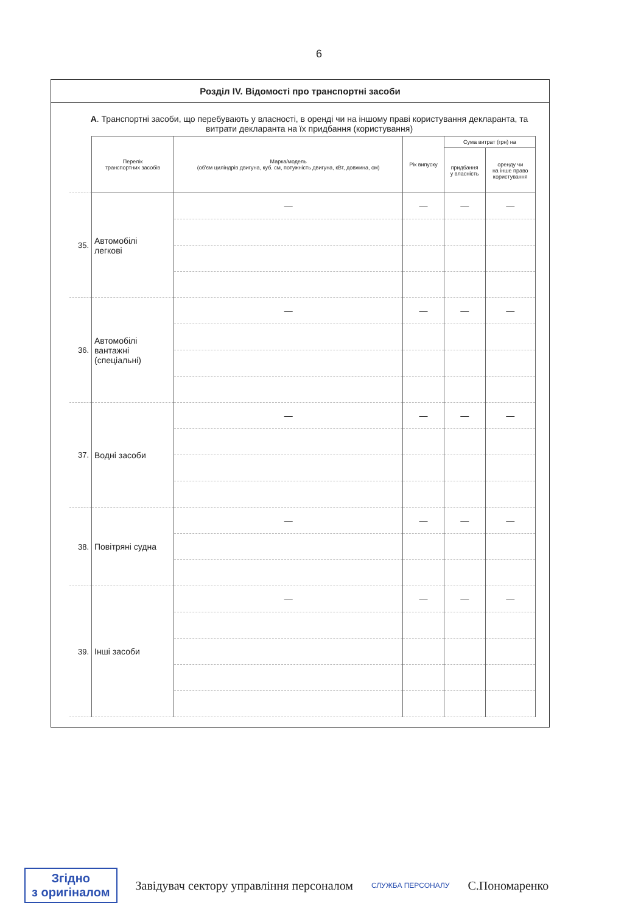6
Розділ IV. Відомості про транспортні засоби
А. Транспортні засоби, що перебувають у власності, в оренді чи на іншому праві користування декларанта, та витрати декларанта на їх придбання (користування)
| | Перелік транспортних засобів | Марка/модель (об'єм циліндрів двигуна, куб. см, потужність двигуна, кВт, довжина, см) | Рік випуску | Сума витрат (грн) на | |
| --- | --- | --- | --- | --- | --- |
| | | | | придбання у власність | оренду чи на інше право користування |
| 35. | Автомобілі легкові | — | — | — | — |
| 36. | Автомобілі вантажні (спеціальні) | — | — | — | — |
| 37. | Водні засоби | — | — | — | — |
| 38. | Повітряні судна | — | — | — | — |
| 39. | Інші засоби | — | — | — | — |
Згідно
з оригіналом
Завідувач сектору управління персоналом
СЛУЖБА ПЕРСОНАЛУ
С.Пономаренко